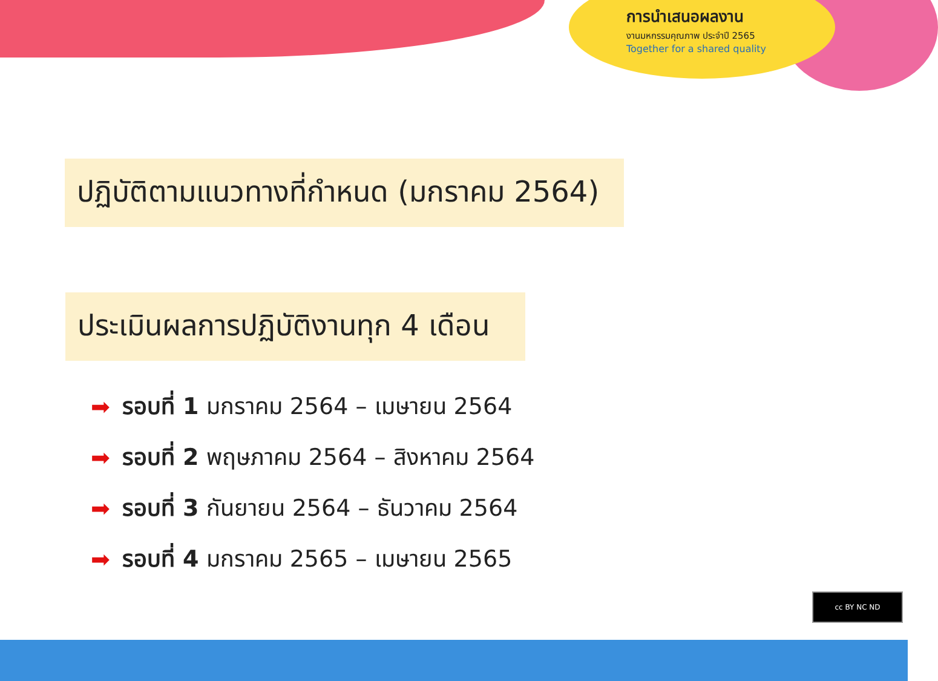การนำเสนอผลงาน
งานมหกรรมคุณภาพ ประจำปี 2565
Together for a shared quality
ปฏิบัติตามแนวทางที่กำหนด (มกราคม 2564)
ประเมินผลการปฏิบัติงานทุก 4 เดือน
➡ รอบที่ 1 มกราคม 2564 – เมษายน 2564
➡ รอบที่ 2 พฤษภาคม 2564 – สิงหาคม 2564
➡ รอบที่ 3 กันยายน 2564 – ธันวาคม 2564
➡ รอบที่ 4 มกราคม 2565 – เมษายน 2565
cc BY NC ND